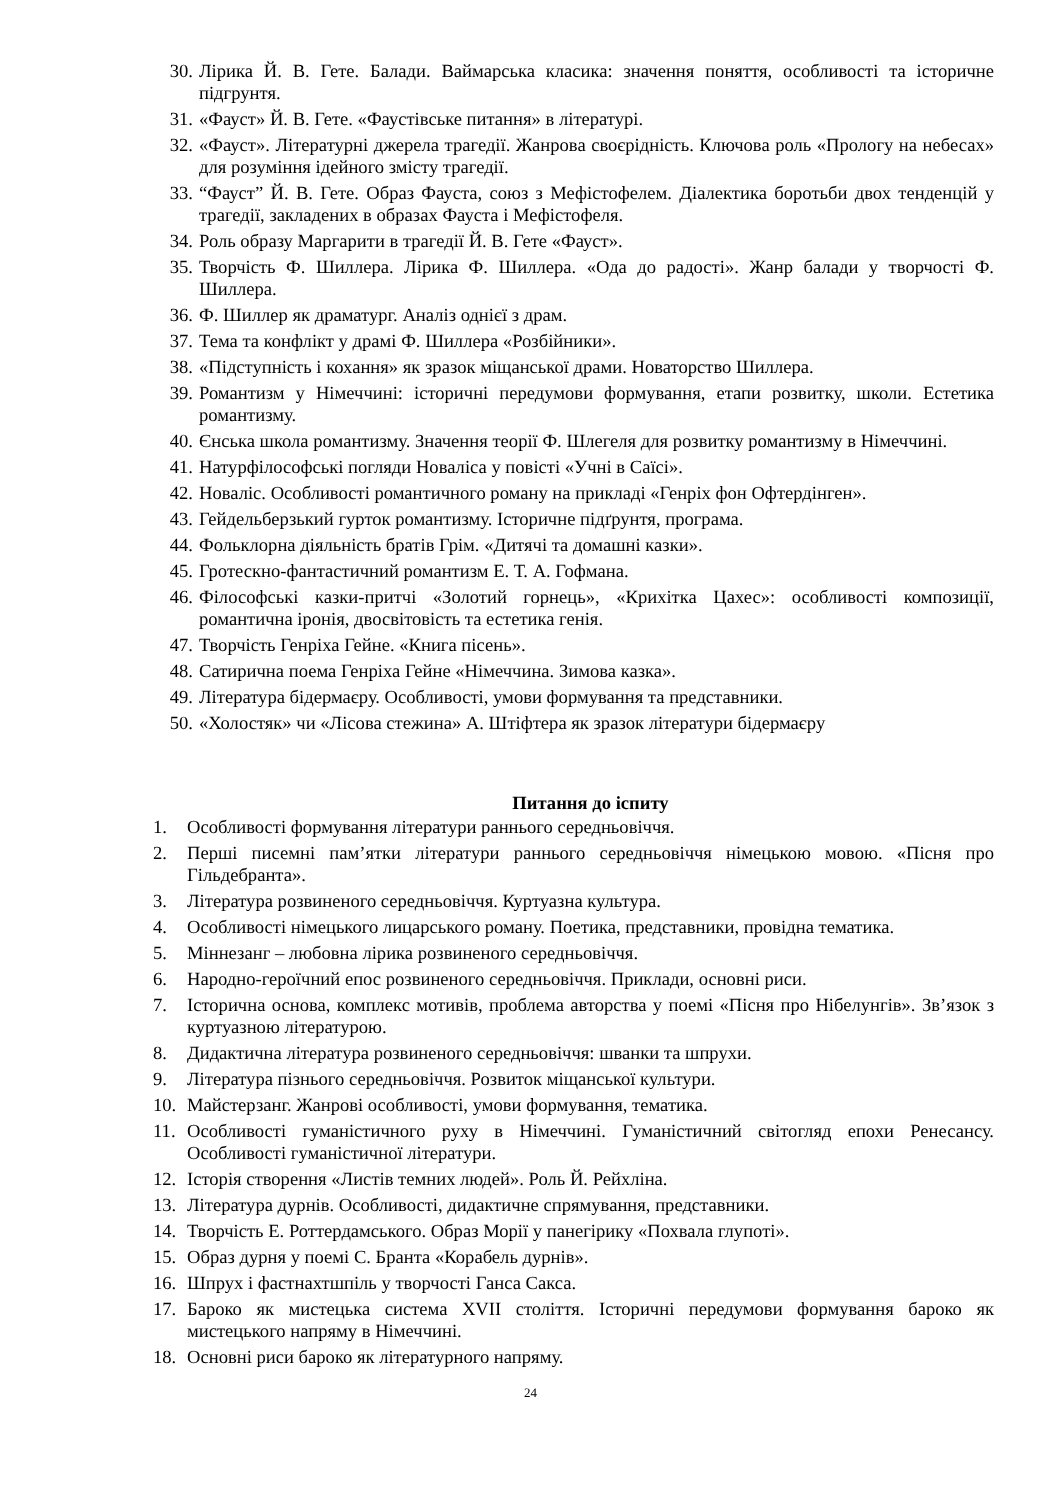30. Лірика Й. В. Гете. Балади. Ваймарська класика: значення поняття, особливості та історичне підгрунтя.
31. «Фауст» Й. В. Гете. «Фаустівське питання» в літературі.
32. «Фауст». Літературні джерела трагедії. Жанрова своєрідність. Ключова роль «Прологу на небесах» для розуміння ідейного змісту трагедії.
33. “Фауст” Й. В. Гете. Образ Фауста, союз з Мефістофелем. Діалектика боротьби двох тенденцій у трагедії, закладених в образах Фауста і Мефістофеля.
34. Роль образу Маргарити в трагедії Й. В. Гете «Фауст».
35. Творчість Ф. Шиллера. Лірика Ф. Шиллера. «Ода до радості». Жанр балади у творчості Ф. Шиллера.
36. Ф. Шиллер як драматург. Аналіз однієї з драм.
37. Тема та конфлікт у драмі Ф. Шиллера «Розбійники».
38. «Підступність і кохання» як зразок міщанської драми. Новаторство Шиллера.
39. Романтизм у Німеччині: історичні передумови формування, етапи розвитку, школи. Естетика романтизму.
40. Єнська школа романтизму. Значення теорії Ф. Шлегеля для розвитку романтизму в Німеччині.
41. Натурфілософські погляди Новаліса у повісті «Учні в Саїсі».
42. Новаліс. Особливості романтичного роману на прикладі «Генріх фон Офтердінген».
43. Гейдельберзький гурток романтизму. Історичне підґрунтя, програма.
44. Фольклорна діяльність братів Грім. «Дитячі та домашні казки».
45. Гротескно-фантастичний романтизм Е. Т. А. Гофмана.
46. Філософські казки-притчі «Золотий горнець», «Крихітка Цахес»: особливості композиції, романтична іронія, двосвітовість та естетика генія.
47. Творчість Генріха Гейне. «Книга пісень».
48. Сатирична поема Генріха Гейне «Німеччина. Зимова казка».
49. Література бідермаєру. Особливості, умови формування та представники.
50. «Холостяк» чи «Лісова стежина» А. Штіфтера як зразок літератури бідермаєру
Питання до іспиту
1. Особливості формування літератури раннього середньовіччя.
2. Перші писемні пам’ятки літератури раннього середньовіччя німецькою мовою. «Пісня про Гільдебранта».
3. Література розвиненого середньовіччя. Куртуазна культура.
4. Особливості німецького лицарського роману. Поетика, представники, провідна тематика.
5. Міннезанг – любовна лірика розвиненого середньовіччя.
6. Народно-героїчний епос розвиненого середньовіччя. Приклади, основні риси.
7. Історична основа, комплекс мотивів, проблема авторства у поемі «Пісня про Нібелунгів». Зв’язок з куртуазною літературою.
8. Дидактична література розвиненого середньовіччя: шванки та шпрухи.
9. Література пізнього середньовіччя. Розвиток міщанської культури.
10. Майстерзанг. Жанрові особливості, умови формування, тематика.
11. Особливості гуманістичного руху в Німеччині. Гуманістичний світогляд епохи Ренесансу. Особливості гуманістичної літератури.
12. Історія створення «Листів темних людей». Роль Й. Рейхліна.
13. Література дурнів. Особливості, дидактичне спрямування, представники.
14. Творчість Е. Роттердамського. Образ Морії у панегірику «Похвала глупоті».
15. Образ дурня у поемі С. Бранта «Корабель дурнів».
16. Шпрух і фастнахтшпіль у творчості Ганса Сакса.
17. Бароко як мистецька система XVII століття. Історичні передумови формування бароко як мистецького напряму в Німеччині.
18. Основні риси бароко як літературного напряму.
24